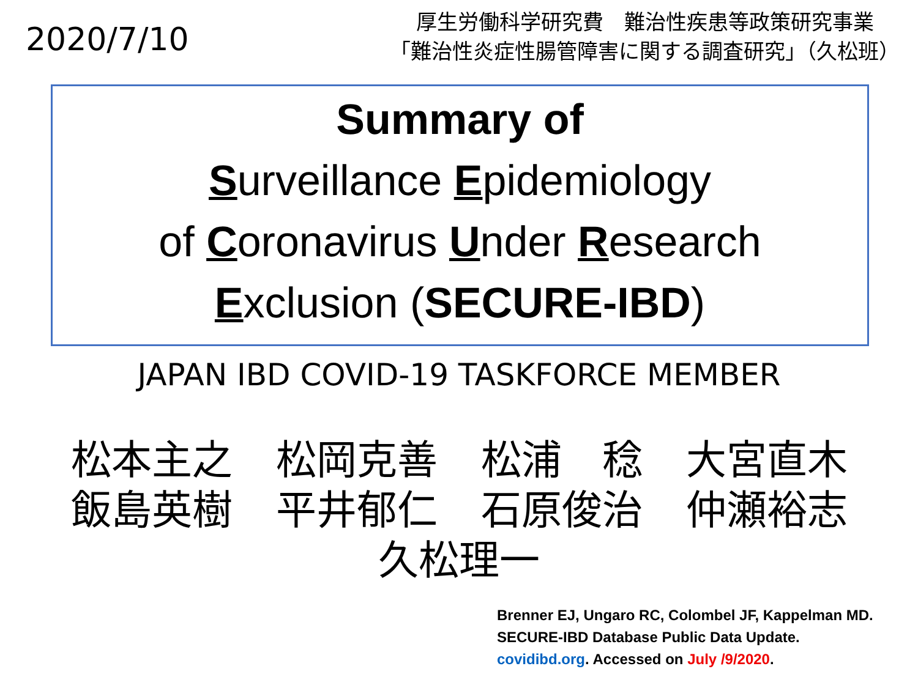2020/7/10
厚生労働科学研究費　難治性疾患等政策研究事業
「難治性炎症性腸管障害に関する調査研究」（久松班）
Summary of
Surveillance Epidemiology
of Coronavirus Under Research
Exclusion (SECURE-IBD)
JAPAN IBD COVID-19 TASKFORCE MEMBER
松本主之 松岡克善 松浦　稔 大宮直木
飯島英樹 平井郁仁 石原俊治 仲瀬裕志
久松理一
Brenner EJ, Ungaro RC, Colombel JF, Kappelman MD.
SECURE-IBD Database Public Data Update.
covidibd.org. Accessed on July /9/2020.